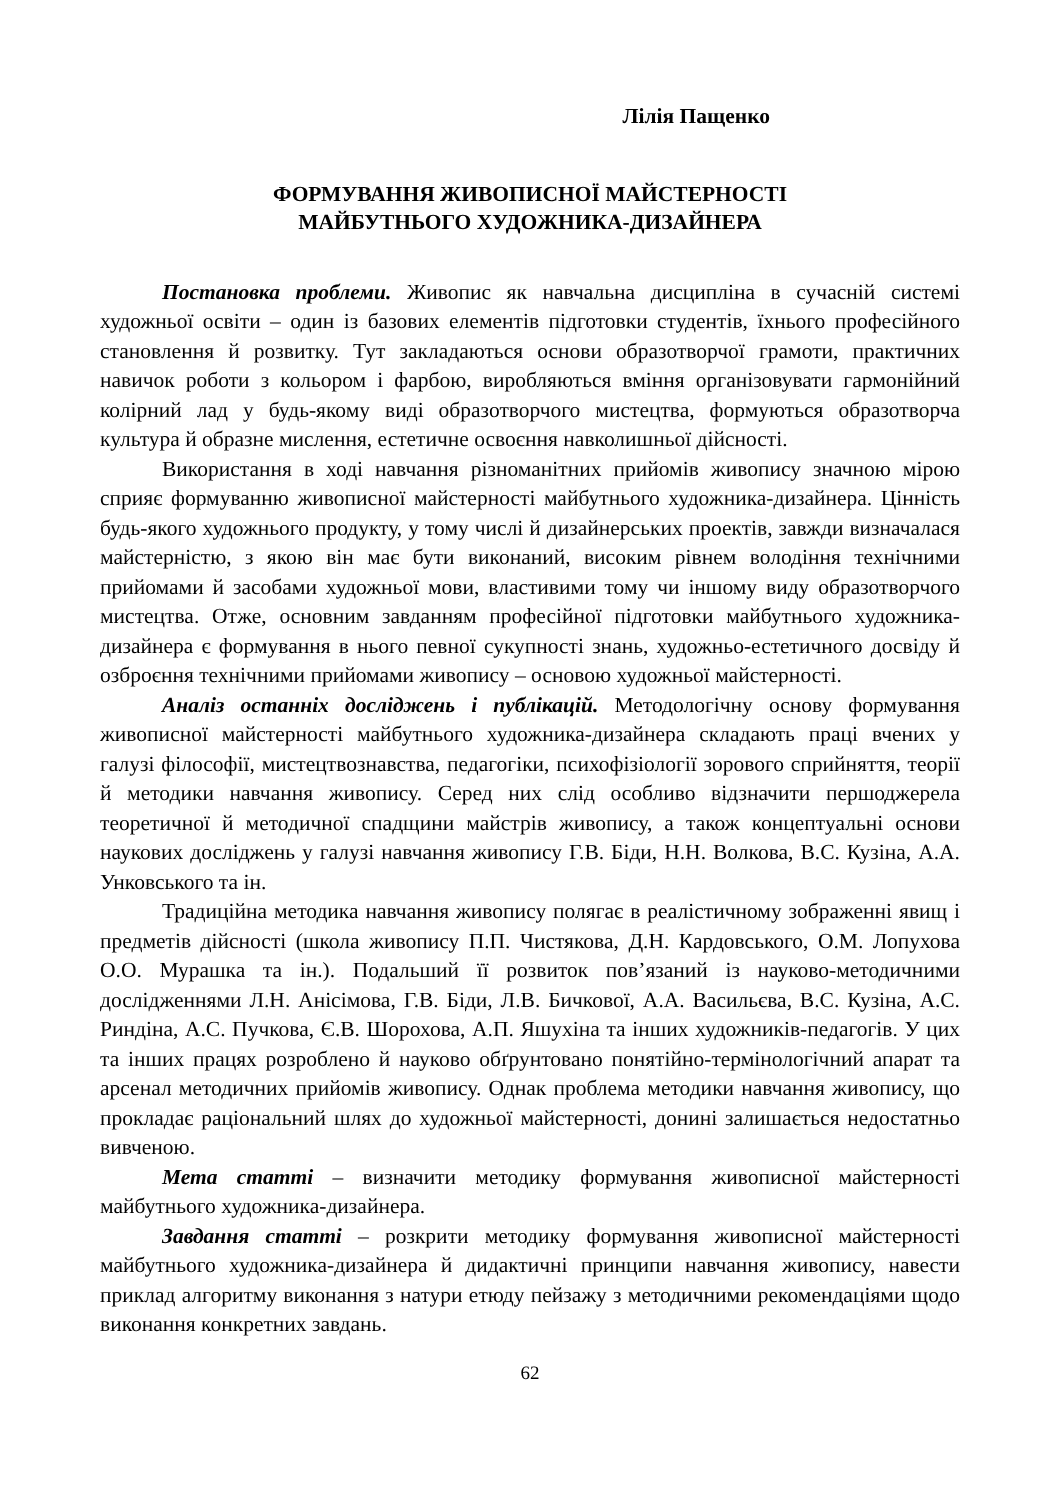Лілія Пащенко
ФОРМУВАННЯ ЖИВОПИСНОЇ МАЙСТЕРНОСТІ
МАЙБУТНЬОГО ХУДОЖНИКА-ДИЗАЙНЕРА
Постановка проблеми. Живопис як навчальна дисципліна в сучасній системі художньої освіти – один із базових елементів підготовки студентів, їхнього професійного становлення й розвитку. Тут закладаються основи образотворчої грамоти, практичних навичок роботи з кольором і фарбою, виробляються вміння організовувати гармонійний колірний лад у будь-якому виді образотворчого мистецтва, формуються образотворча культура й образне мислення, естетичне освоєння навколишньої дійсності.
Використання в ході навчання різноманітних прийомів живопису значною мірою сприяє формуванню живописної майстерності майбутнього художника-дизайнера. Цінність будь-якого художнього продукту, у тому числі й дизайнерських проектів, завжди визначалася майстерністю, з якою він має бути виконаний, високим рівнем володіння технічними прийомами й засобами художньої мови, властивими тому чи іншому виду образотворчого мистецтва. Отже, основним завданням професійної підготовки майбутнього художника-дизайнера є формування в нього певної сукупності знань, художньо-естетичного досвіду й озброєння технічними прийомами живопису – основою художньої майстерності.
Аналіз останніх досліджень і публікацій. Методологічну основу формування живописної майстерності майбутнього художника-дизайнера складають праці вчених у галузі філософії, мистецтвознавства, педагогіки, психофізіології зорового сприйняття, теорії й методики навчання живопису. Серед них слід особливо відзначити першоджерела теоретичної й методичної спадщини майстрів живопису, а також концептуальні основи наукових досліджень у галузі навчання живопису Г.В. Біди, Н.Н. Волкова, В.С. Кузіна, А.А. Унковського та ін.
Традиційна методика навчання живопису полягає в реалістичному зображенні явищ і предметів дійсності (школа живопису П.П. Чистякова, Д.Н. Кардовського, О.М. Лопухова О.О. Мурашка та ін.). Подальший її розвиток пов’язаний із науково-методичними дослідженнями Л.Н. Анісімова, Г.В. Біди, Л.В. Бичкової, А.А. Васильєва, В.С. Кузіна, А.С. Риндіна, А.С. Пучкова, Є.В. Шорохова, А.П. Яшухіна та інших художників-педагогів. У цих та інших працях розроблено й науково обґрунтовано понятійно-термінологічний апарат та арсенал методичних прийомів живопису. Однак проблема методики навчання живопису, що прокладає раціональний шлях до художньої майстерності, донині залишається недостатньо вивченою.
Мета статті – визначити методику формування живописної майстерності майбутнього художника-дизайнера.
Завдання статті – розкрити методику формування живописної майстерності майбутнього художника-дизайнера й дидактичні принципи навчання живопису, навести приклад алгоритму виконання з натури етюду пейзажу з методичними рекомендаціями щодо виконання конкретних завдань.
62